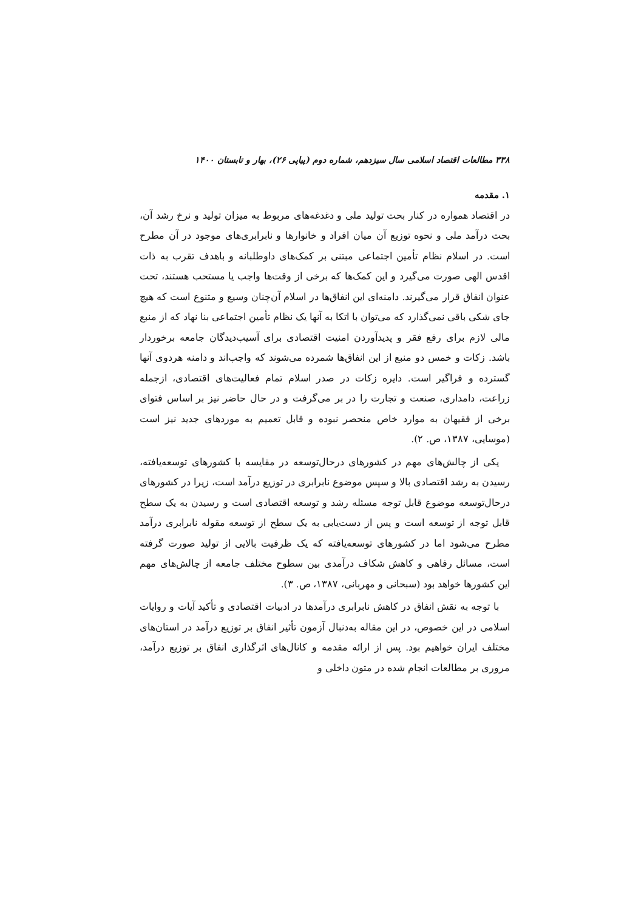۳۳۸ مطالعات اقتصاد اسلامی سال سیزدهم، شماره دوم (پیاپی ۲۶)، بهار و تابستان ۱۴۰۰
۱. مقدمه
در اقتصاد همواره در کنار بحث تولید ملی و دغدغه‌های مربوط به میزان تولید و نرخ رشد آن، بحث درآمد ملی و نحوه توزیع آن میان افراد و خانوارها و نابرابری‌های موجود در آن مطرح است. در اسلام نظام تأمین اجتماعی مبتنی بر کمک‌های داوطلبانه و باهدف تقرب به ذات اقدس الهی صورت می‌گیرد و این کمک‌ها که برخی از وقت‌ها واجب یا مستحب هستند، تحت عنوان انفاق قرار می‌گیرند. دامنه‌ای این انفاق‌ها در اسلام آن‌چنان وسیع و متنوع است که هیچ جای شکی باقی نمی‌گذارد که می‌توان با اتکا به آنها یک نظام تأمین اجتماعی بنا نهاد که از منبع مالی لازم برای رفع فقر و پدیدآوردن امنیت اقتصادی برای آسیب‌دیدگان جامعه برخوردار باشد. زکات و خمس دو منبع از این انفاق‌ها شمرده می‌شوند که واجب‌اند و دامنه هردوی آنها گسترده و فراگیر است. دایره زکات در صدر اسلام تمام فعالیت‌های اقتصادی، ازجمله زراعت، دامداری، صنعت و تجارت را در بر می‌گرفت و در حال حاضر نیز بر اساس فتوای برخی از فقیهان به موارد خاص منحصر نبوده و قابل تعمیم به موردهای جدید نیز است (موسایی، ۱۳۸۷، ص. ۲).
یکی از چالش‌های مهم در کشورهای درحال‌توسعه در مقایسه با کشورهای توسعه‌یافته، رسیدن به رشد اقتصادی بالا و سپس موضوع نابرابری در توزیع درآمد است، زیرا در کشورهای درحال‌توسعه موضوع قابل توجه مسئله رشد و توسعه اقتصادی است و رسیدن به یک سطح قابل توجه از توسعه است و پس از دست‌یابی به یک سطح از توسعه مقوله نابرابری درآمد مطرح می‌شود اما در کشورهای توسعه‌یافته که یک ظرفیت بالایی از تولید صورت گرفته است، مسائل رفاهی و کاهش شکاف درآمدی بین سطوح مختلف جامعه از چالش‌های مهم این کشورها خواهد بود (سبحانی و مهربانی، ۱۳۸۷، ص. ۳).
با توجه به نقش انفاق در کاهش نابرابری درآمدها در ادبیات اقتصادی و تأکید آیات و روایات اسلامی در این خصوص، در این مقاله به‌دنبال آزمون تأثیر انفاق بر توزیع درآمد در استان‌های مختلف ایران خواهیم بود. پس از ارائه مقدمه و کانال‌های اثرگذاری انفاق بر توزیع درآمد، مروری بر مطالعات انجام شده در متون داخلی و